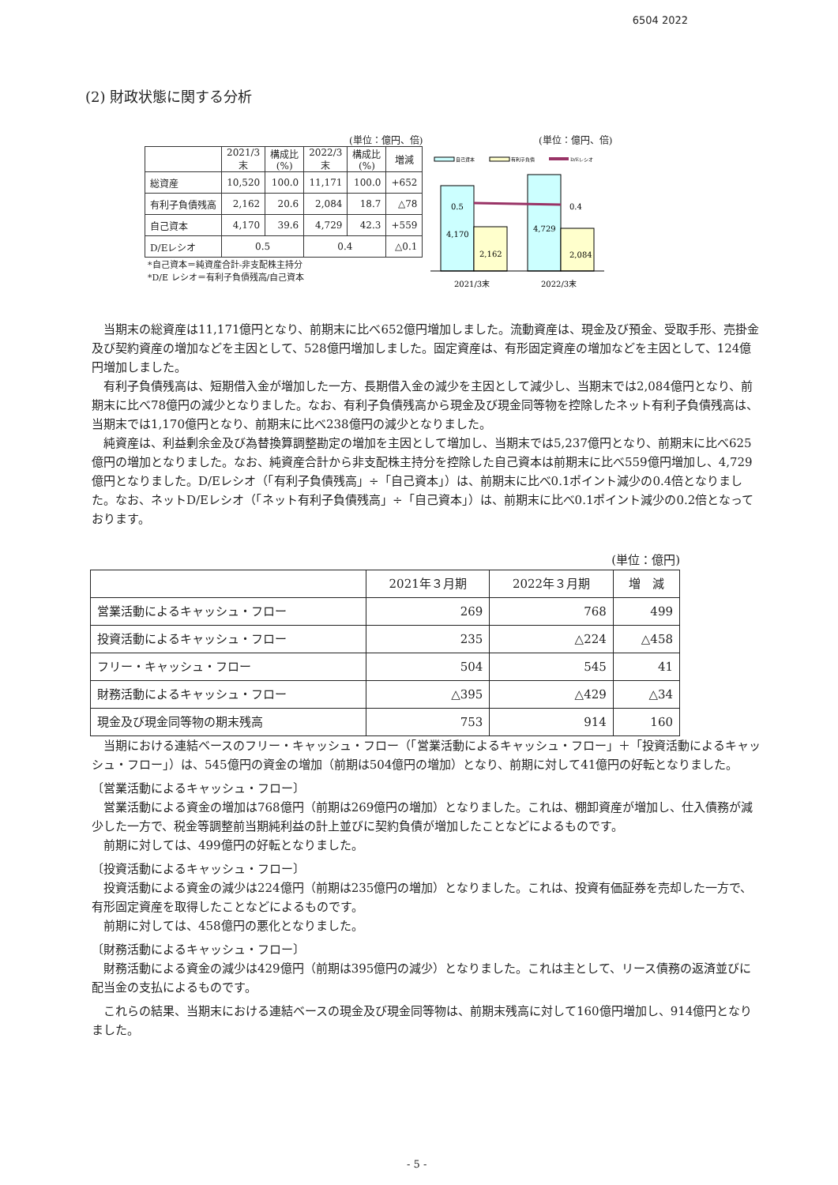6504 2022
(2) 財政状態に関する分析
(単位：億円、倍)
| | 2021/3 末 | 構成比 (%) | 2022/3 末 | 構成比 (%) | 増減 |
| 総資産 | 10,520 | 100.0 | 11,171 | 100.0 | +652 |
| 有利子負債残高 | 2,162 | 20.6 | 2,084 | 18.7 | △78 |
| 自己資本 | 4,170 | 39.6 | 4,729 | 42.3 | +559 |
| D/Eレシオ | 0.5 | | 0.4 | | △0.1 |
*自己資本＝純資産合計-非支配株主持分
*D/E レシオ＝有利子負債残高/自己資本
(単位：億円、倍)
自己資本
有利子負債
D/Eレシオ
0.5
4,170
2,162
4,729
2,084
0.4
2021/3末
2022/3末
当期末の総資産は11,171億円となり、前期末に比べ652億円増加しました。流動資産は、現金及び預金、受取手形、売掛金及び契約資産の増加などを主因として、528億円増加しました。固定資産は、有形固定資産の増加などを主因として、124億円増加しました。
有利子負債残高は、短期借入金が増加した一方、長期借入金の減少を主因として減少し、当期末では2,084億円となり、前期末に比べ78億円の減少となりました。なお、有利子負債残高から現金及び現金同等物を控除したネット有利子負債残高は、当期末では1,170億円となり、前期末に比べ238億円の減少となりました。
純資産は、利益剰余金及び為替換算調整勘定の増加を主因として増加し、当期末では5,237億円となり、前期末に比べ625億円の増加となりました。なお、純資産合計から非支配株主持分を控除した自己資本は前期末に比べ559億円増加し、4,729億円となりました。D/Eレシオ（「有利子負債残高」÷「自己資本」）は、前期末に比べ0.1ポイント減少の0.4倍となりました。なお、ネットD/Eレシオ（「ネット有利子負債残高」÷「自己資本」）は、前期末に比べ0.1ポイント減少の0.2倍となっております。
(単位：億円)
| | 2021年３月期 | 2022年３月期 | 増 減 |
| --- | --- | --- | --- |
| 営業活動によるキャッシュ・フロー | 269 | 768 | 499 |
| 投資活動によるキャッシュ・フロー | 235 | △224 | △458 |
| フリー・キャッシュ・フロー | 504 | 545 | 41 |
| 財務活動によるキャッシュ・フロー | △395 | △429 | △34 |
| 現金及び現金同等物の期末残高 | 753 | 914 | 160 |
当期における連結ベースのフリー・キャッシュ・フロー（「営業活動によるキャッシュ・フロー」＋「投資活動によるキャッシュ・フロー」）は、545億円の資金の増加（前期は504億円の増加）となり、前期に対して41億円の好転となりました。
〔営業活動によるキャッシュ・フロー〕
営業活動による資金の増加は768億円（前期は269億円の増加）となりました。これは、棚卸資産が増加し、仕入債務が減少した一方で、税金等調整前当期純利益の計上並びに契約負債が増加したことなどによるものです。
前期に対しては、499億円の好転となりました。
〔投資活動によるキャッシュ・フロー〕
投資活動による資金の減少は224億円（前期は235億円の増加）となりました。これは、投資有価証券を売却した一方で、有形固定資産を取得したことなどによるものです。
前期に対しては、458億円の悪化となりました。
〔財務活動によるキャッシュ・フロー〕
財務活動による資金の減少は429億円（前期は395億円の減少）となりました。これは主として、リース債務の返済並びに配当金の支払によるものです。
これらの結果、当期末における連結ベースの現金及び現金同等物は、前期末残高に対して160億円増加し、914億円となりました。
- 5 -